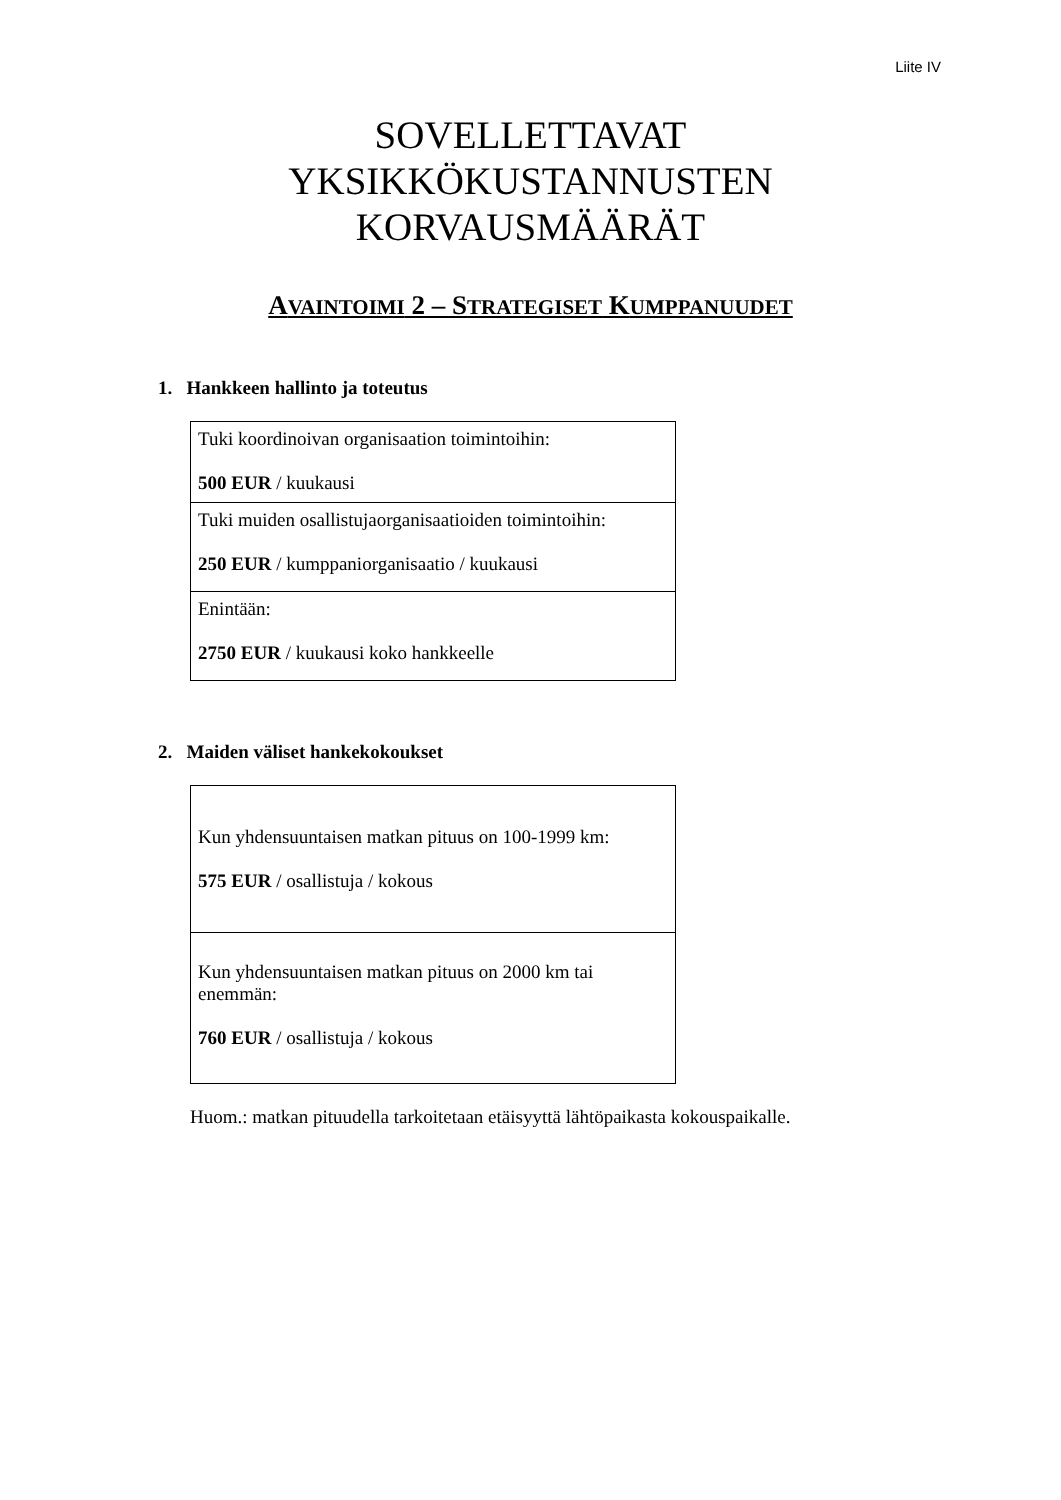Liite IV
SOVELLETTAVAT
YKSIKKÖKUSTANNUSTEN
KORVAUSMÄÄRÄT
AVAINTOIMI 2 – STRATEGISET KUMPPANUUDET
1. Hankkeen hallinto ja toteutus
| Tuki koordinoivan organisaation toimintoihin: 500 EUR / kuukausi |
| Tuki muiden osallistujaorganisaatioiden toimintoihin: 250 EUR / kumppaniorganisaatio / kuukausi |
| Enintään: 2750 EUR / kuukausi koko hankkeelle |
2. Maiden väliset hankekokoukset
| Kun yhdensuuntaisen matkan pituus on 100-1999 km: 575 EUR / osallistuja / kokous |
| Kun yhdensuuntaisen matkan pituus on 2000 km tai enemmän: 760 EUR / osallistuja / kokous |
Huom.: matkan pituudella tarkoitetaan etäisyyttä lähtöpaikasta kokouspaikalle.